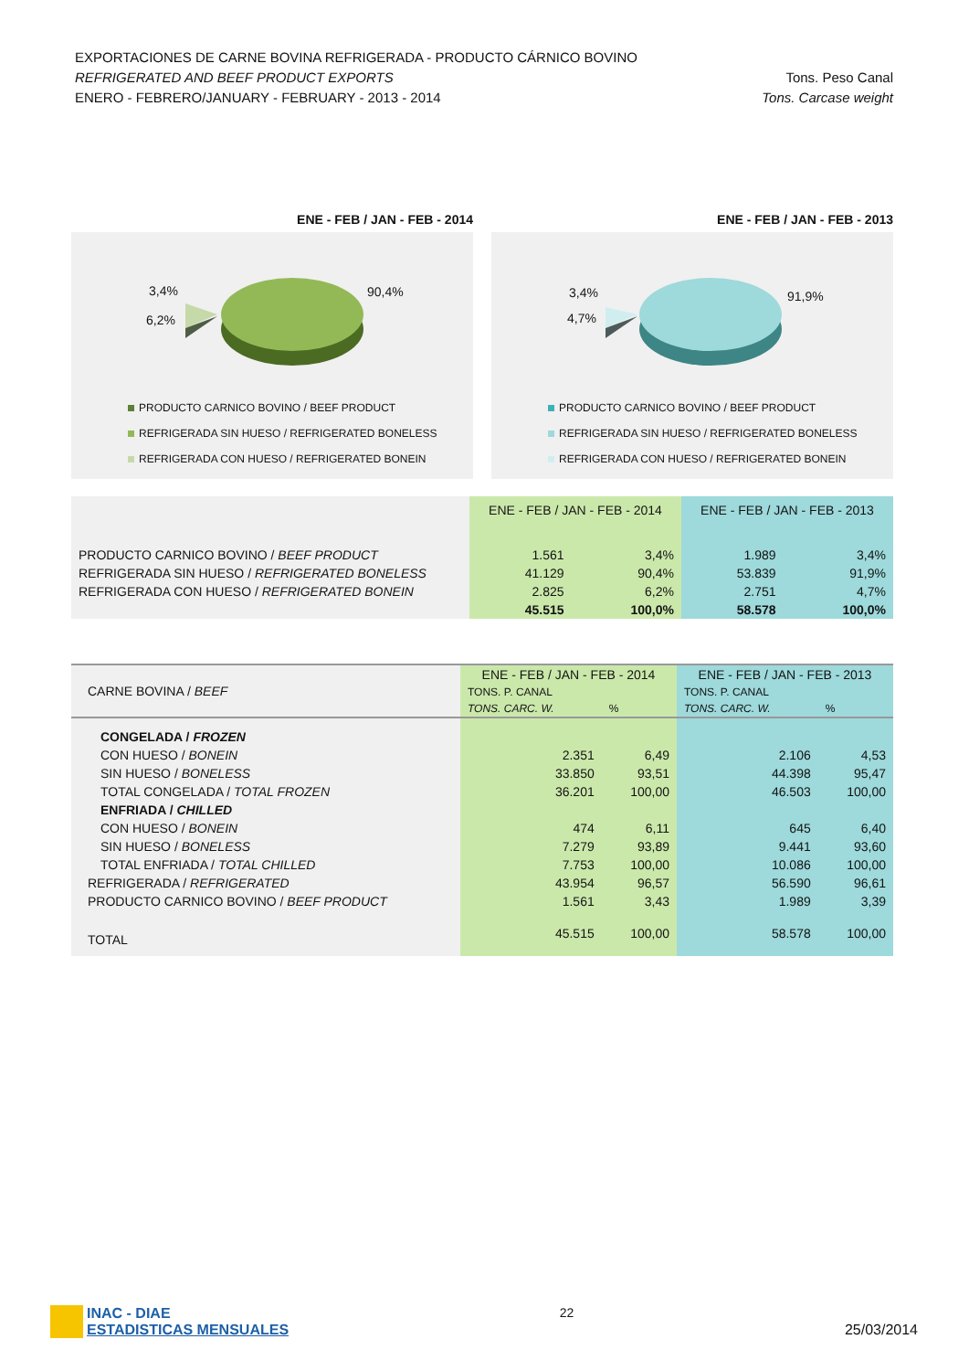EXPORTACIONES DE CARNE BOVINA REFRIGERADA - PRODUCTO CÁRNICO BOVINO
REFRIGERATED AND BEEF PRODUCT EXPORTS
ENERO - FEBRERO/JANUARY - FEBRUARY - 2013 - 2014
Tons. Peso Canal
Tons. Carcase weight
ENE - FEB / JAN - FEB - 2014
3,4%
6,2%
90,4%
PRODUCTO CARNICO BOVINO / BEEF PRODUCT
REFRIGERADA SIN HUESO / REFRIGERATED BONELESS
REFRIGERADA CON HUESO / REFRIGERATED BONEIN
ENE - FEB / JAN - FEB - 2013
3,4%
4,7%
91,9%
PRODUCTO CARNICO BOVINO / BEEF PRODUCT
REFRIGERADA SIN HUESO / REFRIGERATED BONELESS
REFRIGERADA CON HUESO / REFRIGERATED BONEIN
| | ENE - FEB / JAN - FEB - 2014 | | ENE - FEB / JAN - FEB - 2013 | |
| --- | --- | --- | --- | --- |
| PRODUCTO CARNICO BOVINO / BEEF PRODUCT | 1.561 | 3,4% | 1.989 | 3,4% |
| REFRIGERADA SIN HUESO / REFRIGERATED BONELESS | 41.129 | 90,4% | 53.839 | 91,9% |
| REFRIGERADA CON HUESO / REFRIGERATED BONEIN | 2.825 | 6,2% | 2.751 | 4,7% |
| | 45.515 | 100,0% | 58.578 | 100,0% |
| CARNE BOVINA / BEEF | ENE - FEB / JAN - FEB - 2014 | | ENE - FEB / JAN - FEB - 2013 | |
| | TONS. P. CANAL | | TONS. P. CANAL | |
| | TONS. CARC. W. | % | TONS. CARC. W. | % |
| CONGELADA / FROZEN | | | | |
| CON HUESO / BONEIN | 2.351 | 6,49 | 2.106 | 4,53 |
| SIN HUESO / BONELESS | 33.850 | 93,51 | 44.398 | 95,47 |
| TOTAL CONGELADA / TOTAL FROZEN | 36.201 | 100,00 | 46.503 | 100,00 |
| ENFRIADA / CHILLED | | | | |
| CON HUESO / BONEIN | 474 | 6,11 | 645 | 6,40 |
| SIN HUESO / BONELESS | 7.279 | 93,89 | 9.441 | 93,60 |
| TOTAL ENFRIADA / TOTAL CHILLED | 7.753 | 100,00 | 10.086 | 100,00 |
| REFRIGERADA / REFRIGERATED | 43.954 | 96,57 | 56.590 | 96,61 |
| PRODUCTO CARNICO BOVINO / BEEF PRODUCT | 1.561 | 3,43 | 1.989 | 3,39 |
| TOTAL | 45.515 | 100,00 | 58.578 | 100,00 |
INAC - DIAE
ESTADISTICAS MENSUALES
22
25/03/2014